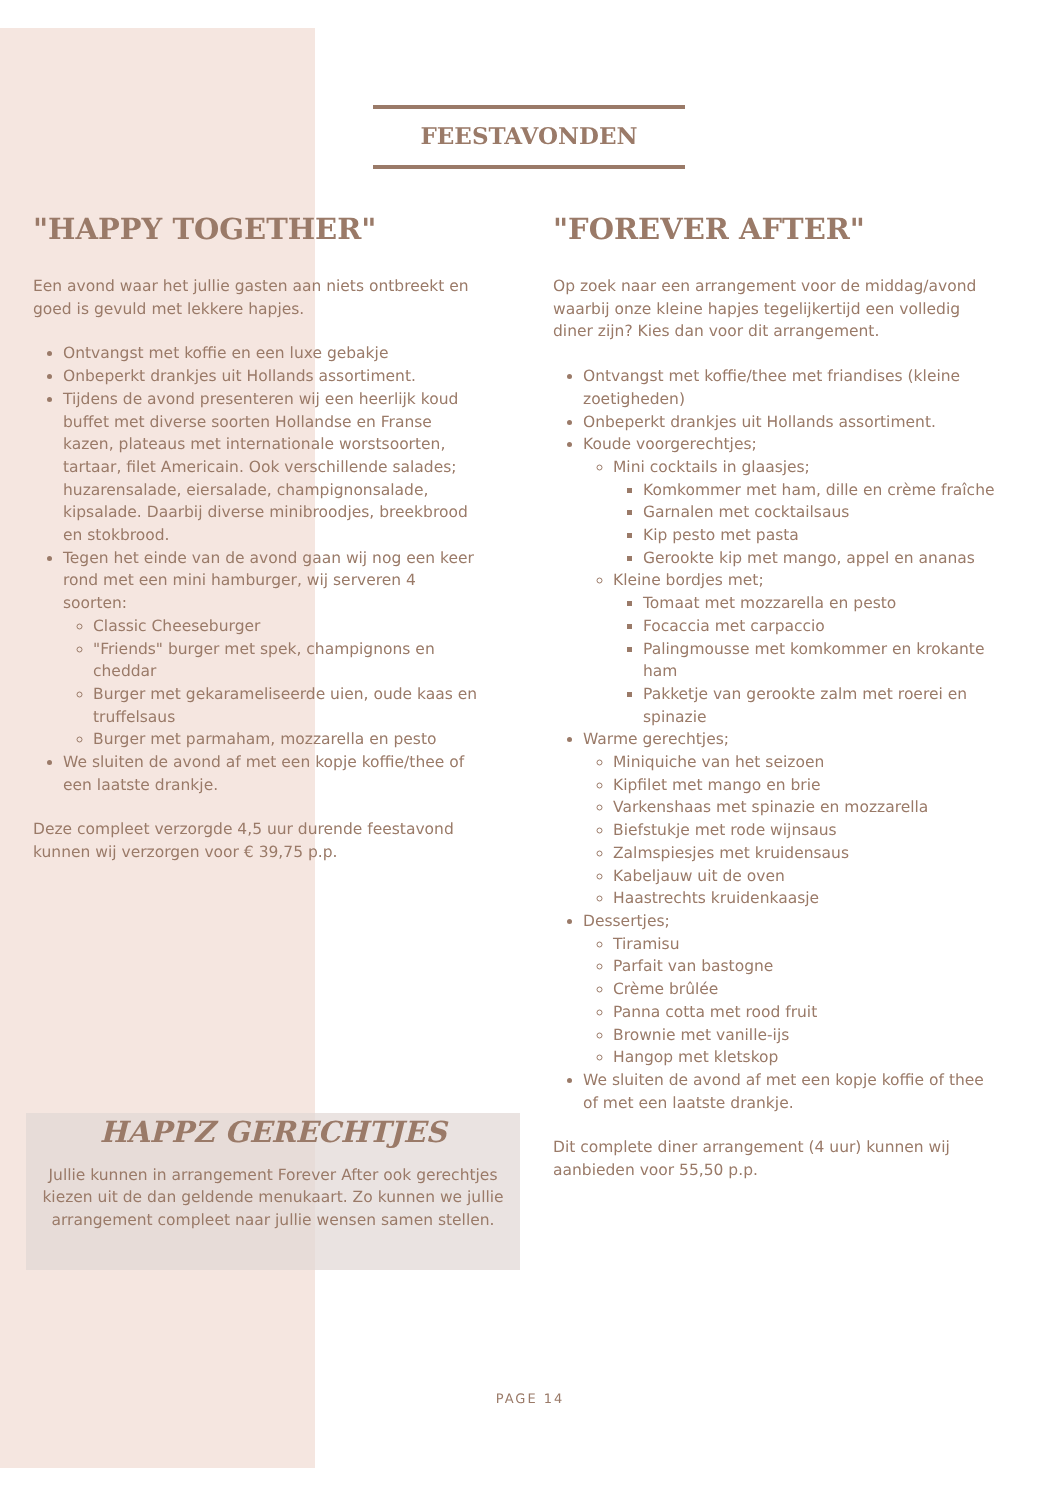FEESTAVONDEN
"HAPPY TOGETHER"
Een avond waar het jullie gasten aan niets ontbreekt en goed is gevuld met lekkere hapjes.
Ontvangst met koffie en een luxe gebakje
Onbeperkt drankjes uit Hollands assortiment.
Tijdens de avond presenteren wij een heerlijk koud buffet met diverse soorten Hollandse en Franse kazen, plateaus met internationale worstsoorten, tartaar, filet Americain. Ook verschillende salades; huzarensalade, eiersalade, champignonsalade, kipsalade. Daarbij diverse minibroodjes, breekbrood en stokbrood.
Tegen het einde van de avond gaan wij nog een keer rond met een mini hamburger, wij serveren 4 soorten:
Classic Cheeseburger
"Friends" burger met spek, champignons en cheddar
Burger met gekarameliseerde uien, oude kaas en truffelsaus
Burger met parmaham, mozzarella en pesto
We sluiten de avond af met een kopje koffie/thee of een laatste drankje.
Deze compleet verzorgde 4,5 uur durende feestavond kunnen wij verzorgen voor € 39,75 p.p.
"FOREVER AFTER"
Op zoek naar een arrangement voor de middag/avond waarbij onze kleine hapjes tegelijkertijd een volledig diner zijn? Kies dan voor dit arrangement.
Ontvangst met koffie/thee met friandises (kleine zoetigheden)
Onbeperkt drankjes uit Hollands assortiment.
Koude voorgerechtjes;
Mini cocktails in glaasjes;
Komkommer met ham, dille en crème fraîche
Garnalen met cocktailsaus
Kip pesto met pasta
Gerookte kip met mango, appel en ananas
Kleine bordjes met;
Tomaat met mozzarella en pesto
Focaccia met carpaccio
Palingmousse met komkommer en krokante ham
Pakketje van gerookte zalm met roerei en spinazie
Warme gerechtjes;
Miniquiche van het seizoen
Kipfilet met mango en brie
Varkenshaas met spinazie en mozzarella
Biefstukje met rode wijnsaus
Zalmspiesjes met kruidensaus
Kabeljauw uit de oven
Haastrechts kruidenkaasje
Dessertjes;
Tiramisu
Parfait van bastogne
Crème brûlée
Panna cotta met rood fruit
Brownie met vanille-ijs
Hangop met kletskop
We sluiten de avond af met een kopje koffie of thee of met een laatste drankje.
Dit complete diner arrangement (4 uur) kunnen wij aanbieden voor 55,50 p.p.
HAPPZ GERECHTJES
Jullie kunnen in arrangement Forever After ook gerechtjes kiezen uit de dan geldende menukaart. Zo kunnen we jullie arrangement compleet naar jullie wensen samen stellen.
PAGE 14